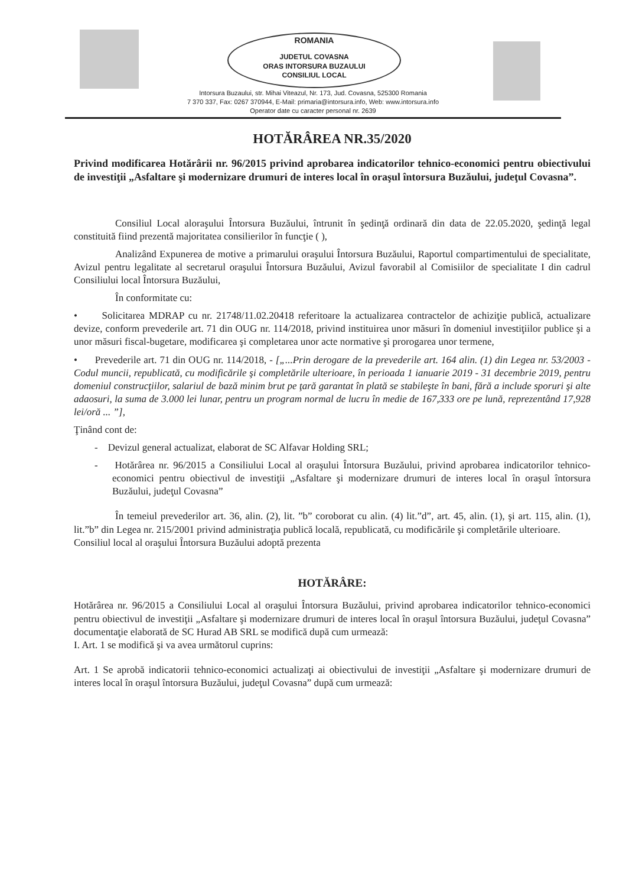ROMANIA
JUDETUL COVASNA
ORAS INTORSURA BUZAULUI
CONSILIUL LOCAL
Intorsura Buzaului, str. Mihai Viteazul, Nr. 173, Jud. Covasna, 525300 Romania
7 370 337, Fax: 0267 370944, E-Mail: primaria@intorsura.info, Web: www.intorsura.info
Operator date cu caracter personal nr. 2639
HOTĂRÂREA NR.35/2020
Privind modificarea Hotărârii nr. 96/2015 privind aprobarea indicatorilor tehnico-economici pentru obiectivului de investiţii „Asfaltare şi modernizare drumuri de interes local în oraşul întorsura Buzăului, judeţul Covasna”.
Consiliul Local aloraşului Întorsura Buzăului, întrunit în şedinţă ordinară din data de 22.05.2020, şedinţă legal constituită fiind prezentă majoritatea consilierilor în funcţie ( ),
Analizând Expunerea de motive a primarului oraşului Întorsura Buzăului, Raportul compartimentului de specialitate, Avizul pentru legalitate al secretarul oraşului Întorsura Buzăului, Avizul favorabil al Comisiilor de specialitate I din cadrul Consiliului local Întorsura Buzăului,
În conformitate cu:
• Solicitarea MDRAP cu nr. 21748/11.02.20418 referitoare la actualizarea contractelor de achiziţie publică, actualizare devize, conform prevederile art. 71 din OUG nr. 114/2018, privind instituirea unor măsuri în domeniul investiţiilor publice şi a unor măsuri fiscal-bugetare, modificarea şi completarea unor acte normative şi prorogarea unor termene,
• Prevederile art. 71 din OUG nr. 114/2018, - [„...Prin derogare de la prevederile art. 164 alin. (1) din Legea nr. 53/2003 - Codul muncii, republicată, cu modificările şi completările ulterioare, în perioada 1 ianuarie 2019 - 31 decembrie 2019, pentru domeniul construcţiilor, salariul de bază minim brut pe ţară garantat în plată se stabileşte în bani, fără a include sporuri şi alte adaosuri, la suma de 3.000 lei lunar, pentru un program normal de lucru în medie de 167,333 ore pe lună, reprezentând 17,928 lei/oră ... ”],
Ţinând cont de:
- Devizul general actualizat, elaborat de SC Alfavar Holding SRL;
- Hotărârea nr. 96/2015 a Consiliului Local al oraşului Întorsura Buzăului, privind aprobarea indicatorilor tehnico-economici pentru obiectivul de investiţii „Asfaltare şi modernizare drumuri de interes local în oraşul întorsura Buzăului, judeţul Covasna”
În temeiul prevederilor art. 36, alin. (2), lit. ”b” coroborat cu alin. (4) lit.”d”, art. 45, alin. (1), şi art. 115, alin. (1), lit.”b” din Legea nr. 215/2001 privind administraţia publică locală, republicată, cu modificările şi completările ulterioare.
Consiliul local al oraşului Întorsura Buzăului adoptă prezenta
HOTĂRÂRE:
Hotărârea nr. 96/2015 a Consiliului Local al oraşului Întorsura Buzăului, privind aprobarea indicatorilor tehnico-economici pentru obiectivul de investiţii „Asfaltare şi modernizare drumuri de interes local în oraşul întorsura Buzăului, judeţul Covasna” documentaţie elaborată de SC Hurad AB SRL se modifică după cum urmează:
I. Art. 1 se modifică şi va avea următorul cuprins:
Art. 1 Se aprobă indicatorii tehnico-economici actualizaţi ai obiectivului de investiţii „Asfaltare şi modernizare drumuri de interes local în oraşul întorsura Buzăului, judeţul Covasna” după cum urmează: